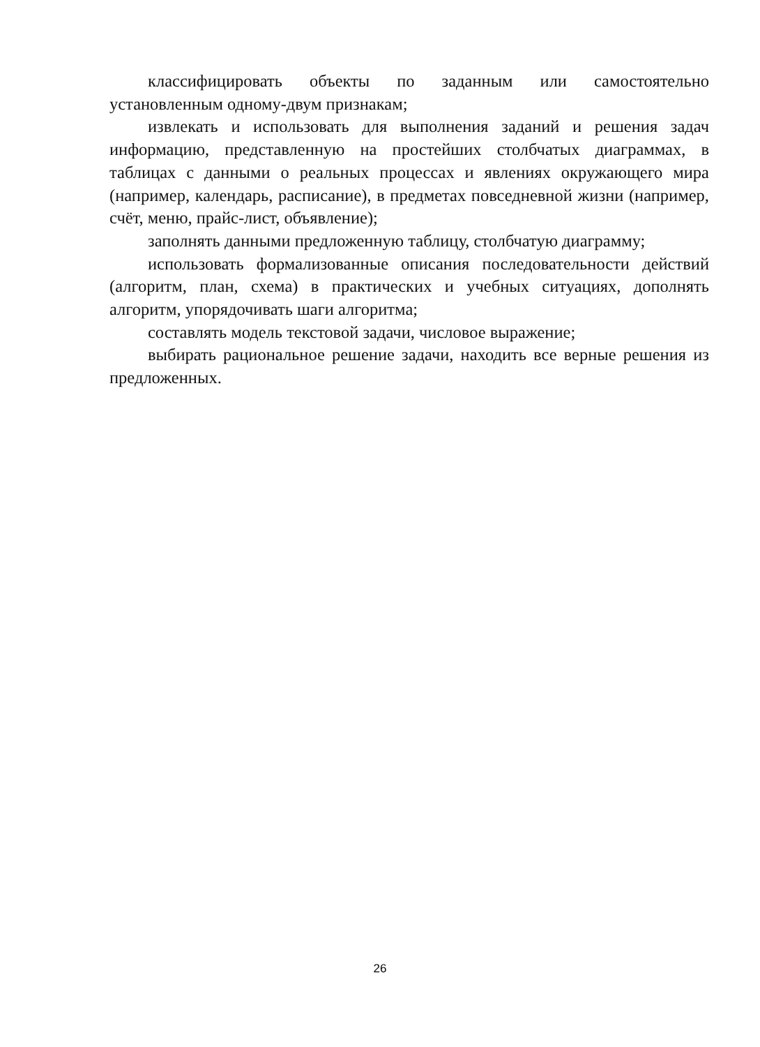классифицировать объекты по заданным или самостоятельно установленным одному-двум признакам;
извлекать и использовать для выполнения заданий и решения задач информацию, представленную на простейших столбчатых диаграммах, в таблицах с данными о реальных процессах и явлениях окружающего мира (например, календарь, расписание), в предметах повседневной жизни (например, счёт, меню, прайс-лист, объявление);
заполнять данными предложенную таблицу, столбчатую диаграмму;
использовать формализованные описания последовательности действий (алгоритм, план, схема) в практических и учебных ситуациях, дополнять алгоритм, упорядочивать шаги алгоритма;
составлять модель текстовой задачи, числовое выражение;
выбирать рациональное решение задачи, находить все верные решения из предложенных.
26